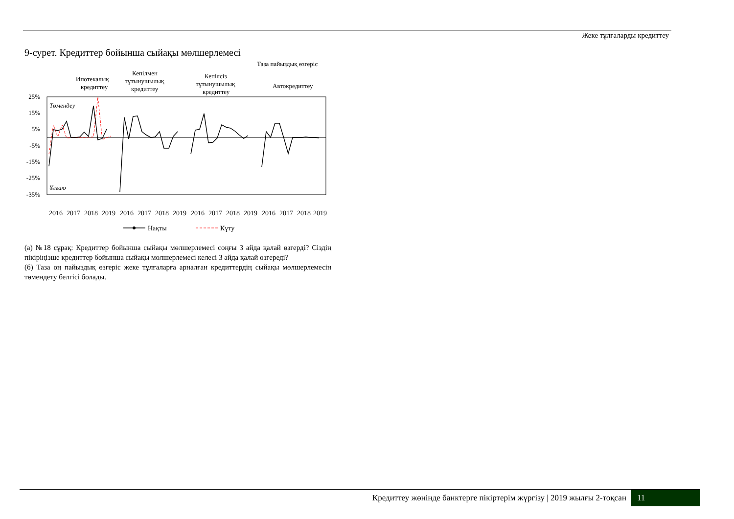Жеке тұлғаларды кредиттеу
9-сурет. Кредиттер бойынша сыйақы мөлшерлемесі
Таза пайыздық өзгеріс
Ипотекалық
кредиттеу
Кепілмен
тұтынушылық
кредиттеу
Кепілсіз
тұтынушылық
кредиттеу
Автокредиттеу
25%
15%
5%
-5%
-15%
-25%
-35%
Төмендеу
Ұлғаю
2016
2017
2018
2019
2016
2017
2018
2019
2016
2017
2018
2019
2016
2017
2018
2019
Нақты
Күту
(а) №18 сұрақ: Кредиттер бойынша сыйақы мөлшерлемесі соңғы 3 айда қалай өзгерді? Сіздің пікіріңізше кредиттер бойынша сыйақы мөлшерлемесі келесі 3 айда қалай өзгереді?
(б) Таза оң пайыздық өзгеріс жеке тұлғаларға арналған кредиттердің сыйақы мөлшерлемесін төмендету белгісі болады.
Кредиттеу жөнінде банктерге пікіртерім жүргізу | 2019 жылғы 2-тоқсан
11